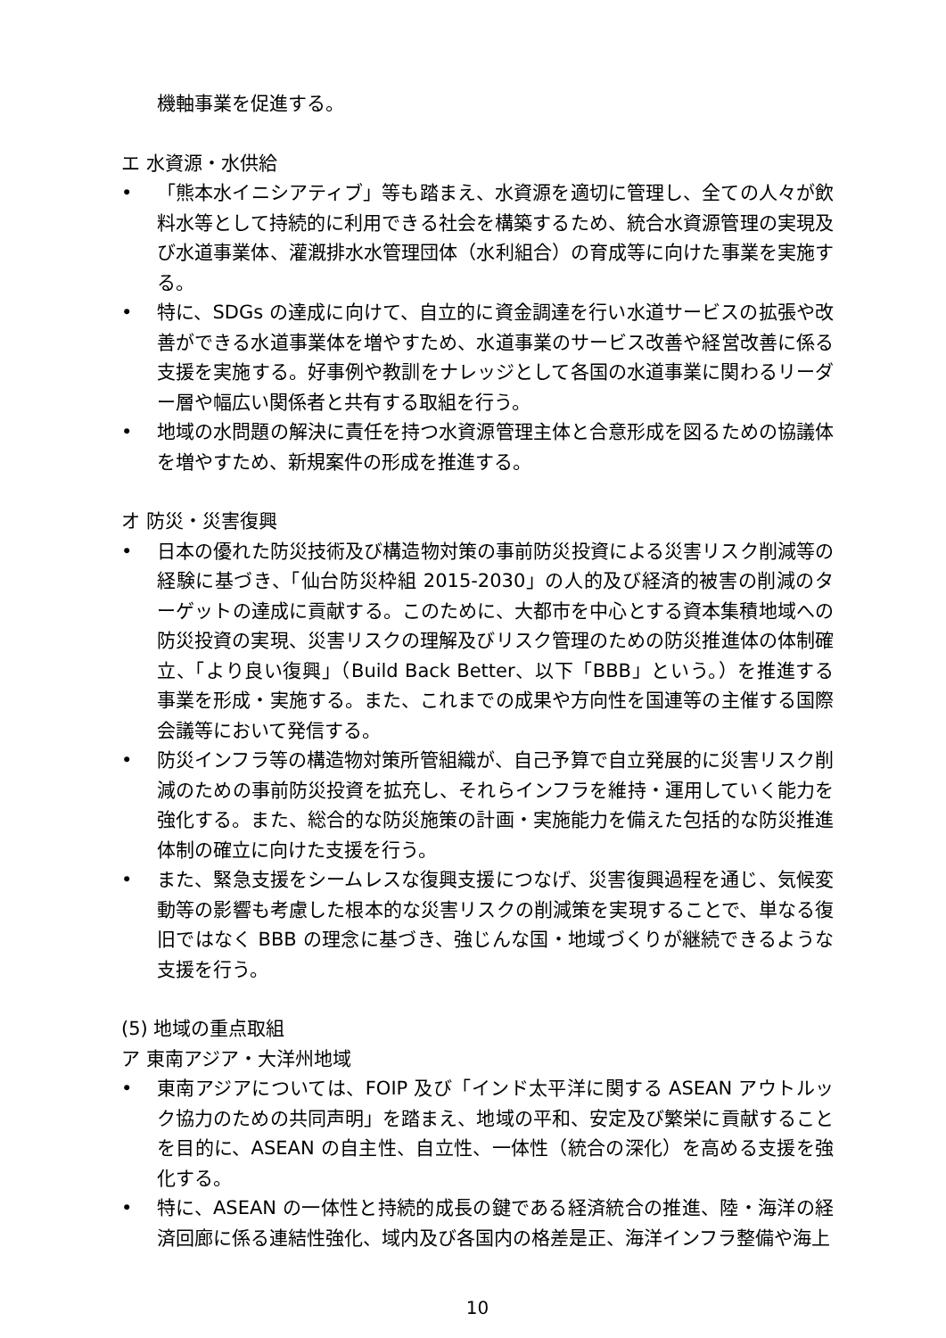機軸事業を促進する。
エ 水資源・水供給
• 「熊本水イニシアティブ」等も踏まえ、水資源を適切に管理し、全ての人々が飲料水等として持続的に利用できる社会を構築するため、統合水資源管理の実現及び水道事業体、灌漑排水水管理団体（水利組合）の育成等に向けた事業を実施する。
• 特に、SDGs の達成に向けて、自立的に資金調達を行い水道サービスの拡張や改善ができる水道事業体を増やすため、水道事業のサービス改善や経営改善に係る支援を実施する。好事例や教訓をナレッジとして各国の水道事業に関わるリーダー層や幅広い関係者と共有する取組を行う。
• 地域の水問題の解決に責任を持つ水資源管理主体と合意形成を図るための協議体を増やすため、新規案件の形成を推進する。
オ 防災・災害復興
• 日本の優れた防災技術及び構造物対策の事前防災投資による災害リスク削減等の経験に基づき、「仙台防災枠組 2015-2030」の人的及び経済的被害の削減のターゲットの達成に貢献する。このために、大都市を中心とする資本集積地域への防災投資の実現、災害リスクの理解及びリスク管理のための防災推進体の体制確立、「より良い復興」（Build Back Better、以下「BBB」という。）を推進する事業を形成・実施する。また、これまでの成果や方向性を国連等の主催する国際会議等において発信する。
• 防災インフラ等の構造物対策所管組織が、自己予算で自立発展的に災害リスク削減のための事前防災投資を拡充し、それらインフラを維持・運用していく能力を強化する。また、総合的な防災施策の計画・実施能力を備えた包括的な防災推進体制の確立に向けた支援を行う。
• また、緊急支援をシームレスな復興支援につなげ、災害復興過程を通じ、気候変動等の影響も考慮した根本的な災害リスクの削減策を実現することで、単なる復旧ではなく BBB の理念に基づき、強じんな国・地域づくりが継続できるような支援を行う。
(5) 地域の重点取組
ア 東南アジア・大洋州地域
• 東南アジアについては、FOIP 及び「インド太平洋に関する ASEAN アウトルック協力のための共同声明」を踏まえ、地域の平和、安定及び繁栄に貢献することを目的に、ASEAN の自主性、自立性、一体性（統合の深化）を高める支援を強化する。
• 特に、ASEAN の一体性と持続的成長の鍵である経済統合の推進、陸・海洋の経済回廊に係る連結性強化、域内及び各国内の格差是正、海洋インフラ整備や海上
10